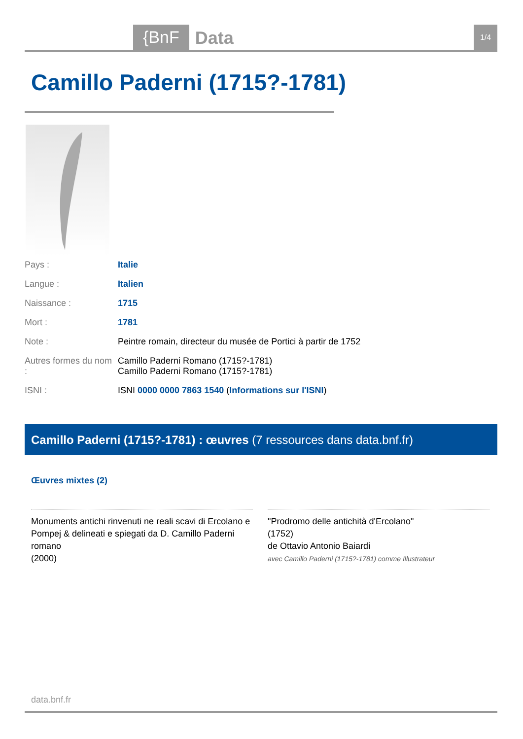{BnF Data 1/4
Camillo Paderni (1715?-1781)
| Pays : | Italie |
| Langue : | Italien |
| Naissance : | 1715 |
| Mort : | 1781 |
| Note : | Peintre romain, directeur du musée de Portici à partir de 1752 |
| Autres formes du nom : | Camillo Paderni Romano (1715?-1781) Camillo Paderni Romano (1715?-1781) |
| ISNI : | ISNI 0000 0000 7863 1540 ( Informations sur l'ISNI ) |
Camillo Paderni (1715?-1781) : œuvres (7 ressources dans data.bnf.fr)
Œuvres mixtes (2)
Monuments antichi rinvenuti ne reali scavi di Ercolano e Pompej & delineati e spiegati da D. Camillo Paderni romano
(2000)
"Prodromo delle antichità d'Ercolano"
(1752)
de Ottavio Antonio Baiardi
avec Camillo Paderni (1715?-1781) comme Illustrateur
data.bnf.fr